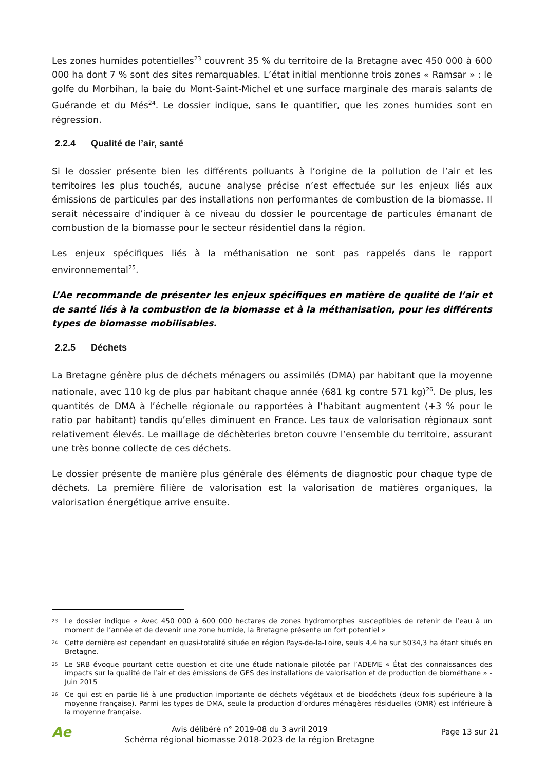Les zones humides potentielles<sup>23</sup> couvrent 35 % du territoire de la Bretagne avec 450 000 à 600 000 ha dont 7 % sont des sites remarquables. L’état initial mentionne trois zones « Ramsar » : le golfe du Morbihan, la baie du Mont-Saint-Michel et une surface marginale des marais salants de Guérande et du Més<sup>24</sup>. Le dossier indique, sans le quantifier, que les zones humides sont en régression.
2.2.4 Qualité de l’air, santé
Si le dossier présente bien les différents polluants à l’origine de la pollution de l’air et les territoires les plus touchés, aucune analyse précise n’est effectuée sur les enjeux liés aux émissions de particules par des installations non performantes de combustion de la biomasse. Il serait nécessaire d’indiquer à ce niveau du dossier le pourcentage de particules émanant de combustion de la biomasse pour le secteur résidentiel dans la région.
Les enjeux spécifiques liés à la méthanisation ne sont pas rappelés dans le rapport environnemental<sup>25</sup>.
L’Ae recommande de présenter les enjeux spécifiques en matière de qualité de l’air et de santé liés à la combustion de la biomasse et à la méthanisation, pour les différents types de biomasse mobilisables.
2.2.5 Déchets
La Bretagne génère plus de déchets ménagers ou assimilés (DMA) par habitant que la moyenne nationale, avec 110 kg de plus par habitant chaque année (681 kg contre 571 kg)<sup>26</sup>. De plus, les quantités de DMA à l’échelle régionale ou rapportées à l’habitant augmentent (+3 % pour le ratio par habitant) tandis qu’elles diminuent en France. Les taux de valorisation régionaux sont relativement élevés. Le maillage de déchèteries breton couvre l’ensemble du territoire, assurant une très bonne collecte de ces déchets.
Le dossier présente de manière plus générale des éléments de diagnostic pour chaque type de déchets. La première filière de valorisation est la valorisation de matières organiques, la valorisation énergétique arrive ensuite.
23 Le dossier indique « Avec 450 000 à 600 000 hectares de zones hydromorphes susceptibles de retenir de l’eau à un moment de l’année et de devenir une zone humide, la Bretagne présente un fort potentiel »
24 Cette dernière est cependant en quasi-totalité située en région Pays-de-la-Loire, seuls 4,4 ha sur 5034,3 ha étant situés en Bretagne.
25 Le SRB évoque pourtant cette question et cite une étude nationale pilotée par l’ADEME « État des connaissances des impacts sur la qualité de l’air et des émissions de GES des installations de valorisation et de production de biométhane » - Juin 2015
26 Ce qui est en partie lié à une production importante de déchets végétaux et de biodéchets (deux fois supérieure à la moyenne française). Parmi les types de DMA, seule la production d’ordures ménagères résiduelles (OMR) est inférieure à la moyenne française.
Ae
Avis délibéré n° 2019-08 du 3 avril 2019
Schéma régional biomasse 2018-2023 de la région Bretagne
Page 13 sur 21